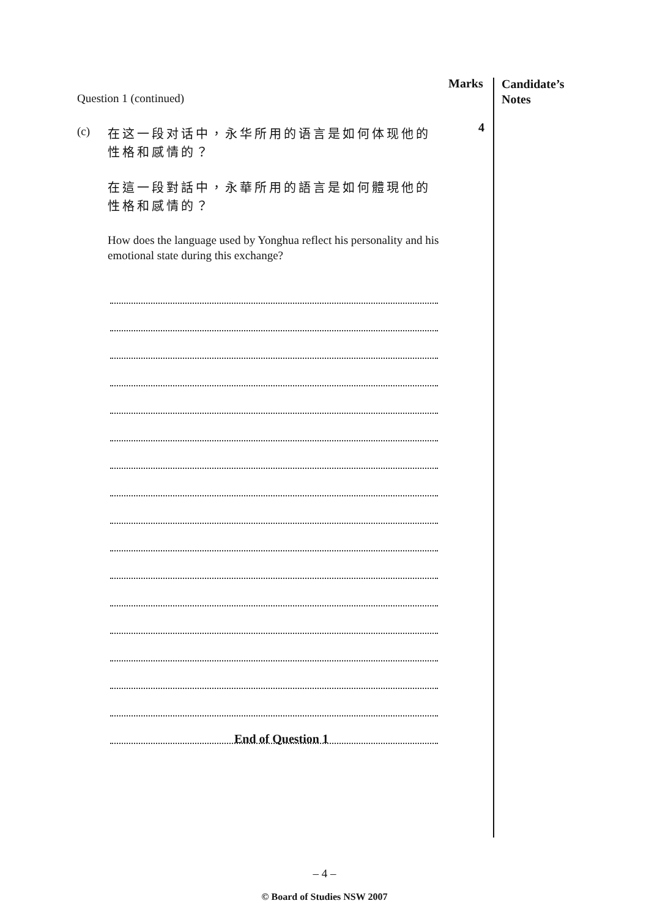Marks
Candidate’s
Notes
Question 1 (continued)
(c)
在这一段对话中，永华所用的语言是如何体现他的性格和感情的？
在這一段對話中，永華所用的語言是如何體現他的性格和感情的？
How does the language used by Yonghua reflect his personality and his emotional state during this exchange?
4
End of Question 1
– 4 –
© Board of Studies NSW 2007